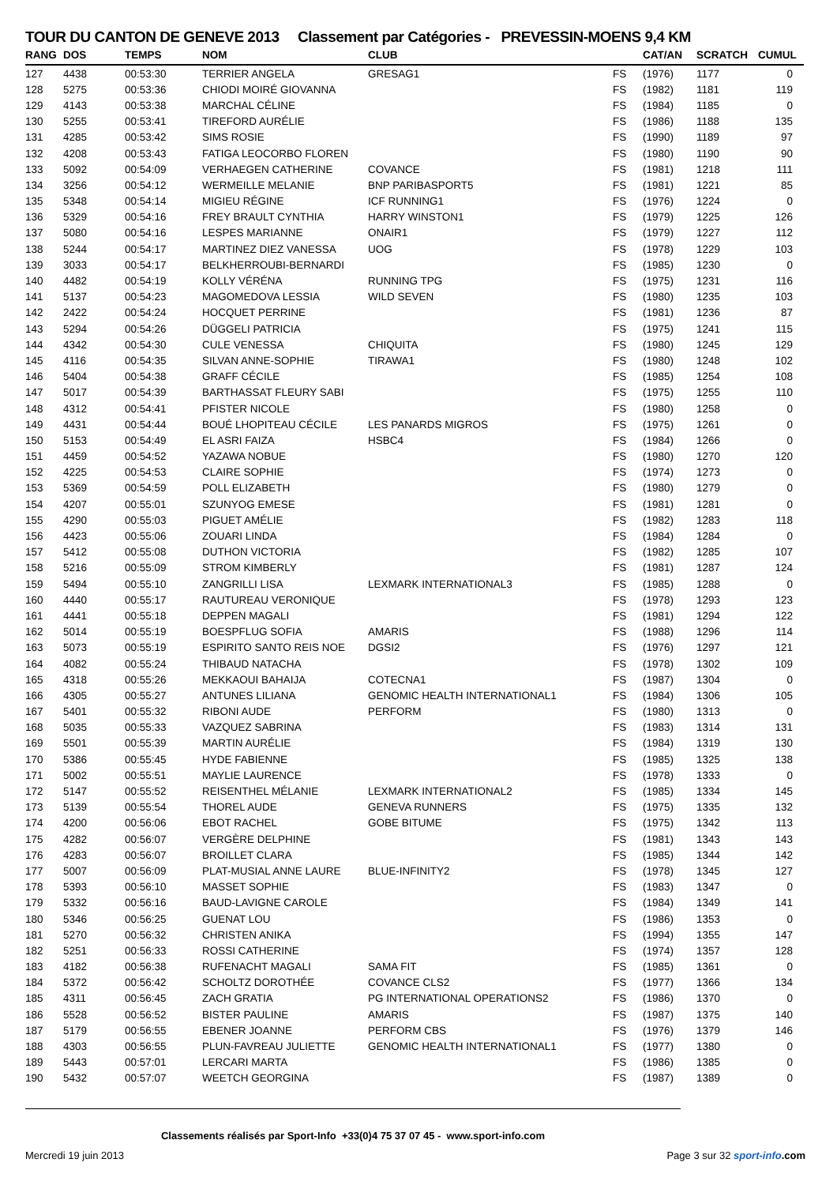TOUR DU CANTON DE GENEVE 2013 Classement par Catégories - PREVESSIN-MOENS 9,4 KM
| RANG | DOS | TEMPS | NOM | CLUB | | CAT/AN | SCRATCH | CUMUL |
| --- | --- | --- | --- | --- | --- | --- | --- | --- |
| 127 | 4438 | 00:53:30 | TERRIER ANGELA | GRESAG1 | FS | (1976) | 1177 | 0 |
| 128 | 5275 | 00:53:36 | CHIODI MOIRÉ GIOVANNA | | FS | (1982) | 1181 | 119 |
| 129 | 4143 | 00:53:38 | MARCHAL CÉLINE | | FS | (1984) | 1185 | 0 |
| 130 | 5255 | 00:53:41 | TIREFORD AURÉLIE | | FS | (1986) | 1188 | 135 |
| 131 | 4285 | 00:53:42 | SIMS ROSIE | | FS | (1990) | 1189 | 97 |
| 132 | 4208 | 00:53:43 | FATIGA LEOCORBO FLOREN | | FS | (1980) | 1190 | 90 |
| 133 | 5092 | 00:54:09 | VERHAEGEN CATHERINE | COVANCE | FS | (1981) | 1218 | 111 |
| 134 | 3256 | 00:54:12 | WERMEILLE MELANIE | BNP PARIBASPORT5 | FS | (1981) | 1221 | 85 |
| 135 | 5348 | 00:54:14 | MIGIEU RÉGINE | ICF RUNNING1 | FS | (1976) | 1224 | 0 |
| 136 | 5329 | 00:54:16 | FREY BRAULT CYNTHIA | HARRY WINSTON1 | FS | (1979) | 1225 | 126 |
| 137 | 5080 | 00:54:16 | LESPES MARIANNE | ONAIR1 | FS | (1979) | 1227 | 112 |
| 138 | 5244 | 00:54:17 | MARTINEZ DIEZ VANESSA | UOG | FS | (1978) | 1229 | 103 |
| 139 | 3033 | 00:54:17 | BELKHERROUBI-BERNARDI | | FS | (1985) | 1230 | 0 |
| 140 | 4482 | 00:54:19 | KOLLY VÉRÉNA | RUNNING TPG | FS | (1975) | 1231 | 116 |
| 141 | 5137 | 00:54:23 | MAGOMEDOVA LESSIA | WILD SEVEN | FS | (1980) | 1235 | 103 |
| 142 | 2422 | 00:54:24 | HOCQUET PERRINE | | FS | (1981) | 1236 | 87 |
| 143 | 5294 | 00:54:26 | DÜGGELI PATRICIA | | FS | (1975) | 1241 | 115 |
| 144 | 4342 | 00:54:30 | CULE VENESSA | CHIQUITA | FS | (1980) | 1245 | 129 |
| 145 | 4116 | 00:54:35 | SILVAN ANNE-SOPHIE | TIRAWA1 | FS | (1980) | 1248 | 102 |
| 146 | 5404 | 00:54:38 | GRAFF CÉCILE | | FS | (1985) | 1254 | 108 |
| 147 | 5017 | 00:54:39 | BARTHASSAT FLEURY SABI | | FS | (1975) | 1255 | 110 |
| 148 | 4312 | 00:54:41 | PFISTER NICOLE | | FS | (1980) | 1258 | 0 |
| 149 | 4431 | 00:54:44 | BOUÉ LHOPITEAU CÉCILE | LES PANARDS MIGROS | FS | (1975) | 1261 | 0 |
| 150 | 5153 | 00:54:49 | EL ASRI FAIZA | HSBC4 | FS | (1984) | 1266 | 0 |
| 151 | 4459 | 00:54:52 | YAZAWA NOBUE | | FS | (1980) | 1270 | 120 |
| 152 | 4225 | 00:54:53 | CLAIRE SOPHIE | | FS | (1974) | 1273 | 0 |
| 153 | 5369 | 00:54:59 | POLL ELIZABETH | | FS | (1980) | 1279 | 0 |
| 154 | 4207 | 00:55:01 | SZUNYOG EMESE | | FS | (1981) | 1281 | 0 |
| 155 | 4290 | 00:55:03 | PIGUET AMÉLIE | | FS | (1982) | 1283 | 118 |
| 156 | 4423 | 00:55:06 | ZOUARI LINDA | | FS | (1984) | 1284 | 0 |
| 157 | 5412 | 00:55:08 | DUTHON VICTORIA | | FS | (1982) | 1285 | 107 |
| 158 | 5216 | 00:55:09 | STROM KIMBERLY | | FS | (1981) | 1287 | 124 |
| 159 | 5494 | 00:55:10 | ZANGRILLI LISA | LEXMARK INTERNATIONAL3 | FS | (1985) | 1288 | 0 |
| 160 | 4440 | 00:55:17 | RAUTUREAU VERONIQUE | | FS | (1978) | 1293 | 123 |
| 161 | 4441 | 00:55:18 | DEPPEN MAGALI | | FS | (1981) | 1294 | 122 |
| 162 | 5014 | 00:55:19 | BOESPFLUG SOFIA | AMARIS | FS | (1988) | 1296 | 114 |
| 163 | 5073 | 00:55:19 | ESPIRITO SANTO REIS NOE | DGSI2 | FS | (1976) | 1297 | 121 |
| 164 | 4082 | 00:55:24 | THIBAUD NATACHA | | FS | (1978) | 1302 | 109 |
| 165 | 4318 | 00:55:26 | MEKKAOUI BAHAIJA | COTECNA1 | FS | (1987) | 1304 | 0 |
| 166 | 4305 | 00:55:27 | ANTUNES LILIANA | GENOMIC HEALTH INTERNATIONAL1 | FS | (1984) | 1306 | 105 |
| 167 | 5401 | 00:55:32 | RIBONI AUDE | PERFORM | FS | (1980) | 1313 | 0 |
| 168 | 5035 | 00:55:33 | VAZQUEZ SABRINA | | FS | (1983) | 1314 | 131 |
| 169 | 5501 | 00:55:39 | MARTIN AURÉLIE | | FS | (1984) | 1319 | 130 |
| 170 | 5386 | 00:55:45 | HYDE FABIENNE | | FS | (1985) | 1325 | 138 |
| 171 | 5002 | 00:55:51 | MAYLIE LAURENCE | | FS | (1978) | 1333 | 0 |
| 172 | 5147 | 00:55:52 | REISENTHEL MÉLANIE | LEXMARK INTERNATIONAL2 | FS | (1985) | 1334 | 145 |
| 173 | 5139 | 00:55:54 | THOREL AUDE | GENEVA RUNNERS | FS | (1975) | 1335 | 132 |
| 174 | 4200 | 00:56:06 | EBOT RACHEL | GOBE BITUME | FS | (1975) | 1342 | 113 |
| 175 | 4282 | 00:56:07 | VERGÈRE DELPHINE | | FS | (1981) | 1343 | 143 |
| 176 | 4283 | 00:56:07 | BROILLET CLARA | | FS | (1985) | 1344 | 142 |
| 177 | 5007 | 00:56:09 | PLAT-MUSIAL ANNE LAURE | BLUE-INFINITY2 | FS | (1978) | 1345 | 127 |
| 178 | 5393 | 00:56:10 | MASSET SOPHIE | | FS | (1983) | 1347 | 0 |
| 179 | 5332 | 00:56:16 | BAUD-LAVIGNE CAROLE | | FS | (1984) | 1349 | 141 |
| 180 | 5346 | 00:56:25 | GUENAT LOU | | FS | (1986) | 1353 | 0 |
| 181 | 5270 | 00:56:32 | CHRISTEN ANIKA | | FS | (1994) | 1355 | 147 |
| 182 | 5251 | 00:56:33 | ROSSI CATHERINE | | FS | (1974) | 1357 | 128 |
| 183 | 4182 | 00:56:38 | RUFENACHT MAGALI | SAMA FIT | FS | (1985) | 1361 | 0 |
| 184 | 5372 | 00:56:42 | SCHOLTZ DOROTHÉE | COVANCE CLS2 | FS | (1977) | 1366 | 134 |
| 185 | 4311 | 00:56:45 | ZACH GRATIA | PG INTERNATIONAL OPERATIONS2 | FS | (1986) | 1370 | 0 |
| 186 | 5528 | 00:56:52 | BISTER PAULINE | AMARIS | FS | (1987) | 1375 | 140 |
| 187 | 5179 | 00:56:55 | EBENER JOANNE | PERFORM CBS | FS | (1976) | 1379 | 146 |
| 188 | 4303 | 00:56:55 | PLUN-FAVREAU JULIETTE | GENOMIC HEALTH INTERNATIONAL1 | FS | (1977) | 1380 | 0 |
| 189 | 5443 | 00:57:01 | LERCARI MARTA | | FS | (1986) | 1385 | 0 |
| 190 | 5432 | 00:57:07 | WEETCH GEORGINA | | FS | (1987) | 1389 | 0 |
Classements réalisés par Sport-Info +33(0)4 75 37 07 45 - www.sport-info.com
Mercredi 19 juin 2013 Page 3 sur 32 sport-info.com